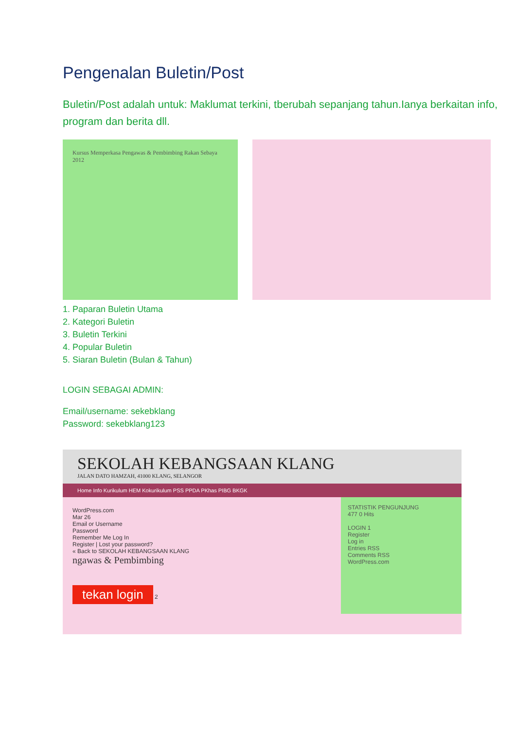Pengenalan Buletin/Post
Buletin/Post adalah untuk: Maklumat terkini, tberubah sepanjang tahun.Ianya berkaitan info, program dan berita dll.
Kursus Memperkasa Pengawas & Pembimbing Rakan Sebaya 2012
1. Paparan Buletin Utama
2. Kategori Buletin
3. Buletin Terkini
4. Popular Buletin
5. Siaran Buletin (Bulan & Tahun)
LOGIN SEBAGAI ADMIN:
Email/username: sekebklang
Password: sekebklang123
SEKOLAH KEBANGSAAN KLANG
JALAN DATO HAMZAH, 41000 KLANG, SELANGOR
Home Info Kurikulum HEM Kokurikulum PSS PPDA PKhas PIBG BKGK
WordPress.com
Mar 26
Email or Username
Password
Remember Me Log In
Register | Lost your password?
« Back to SEKOLAH KEBANGSAAN KLANG
ngawas & Pembimbing
tekan login 2
STATISTIK PENGUNJUNG
477 0 Hits
LOGIN 1
Register
Log in
Entries RSS
Comments RSS
WordPress.com